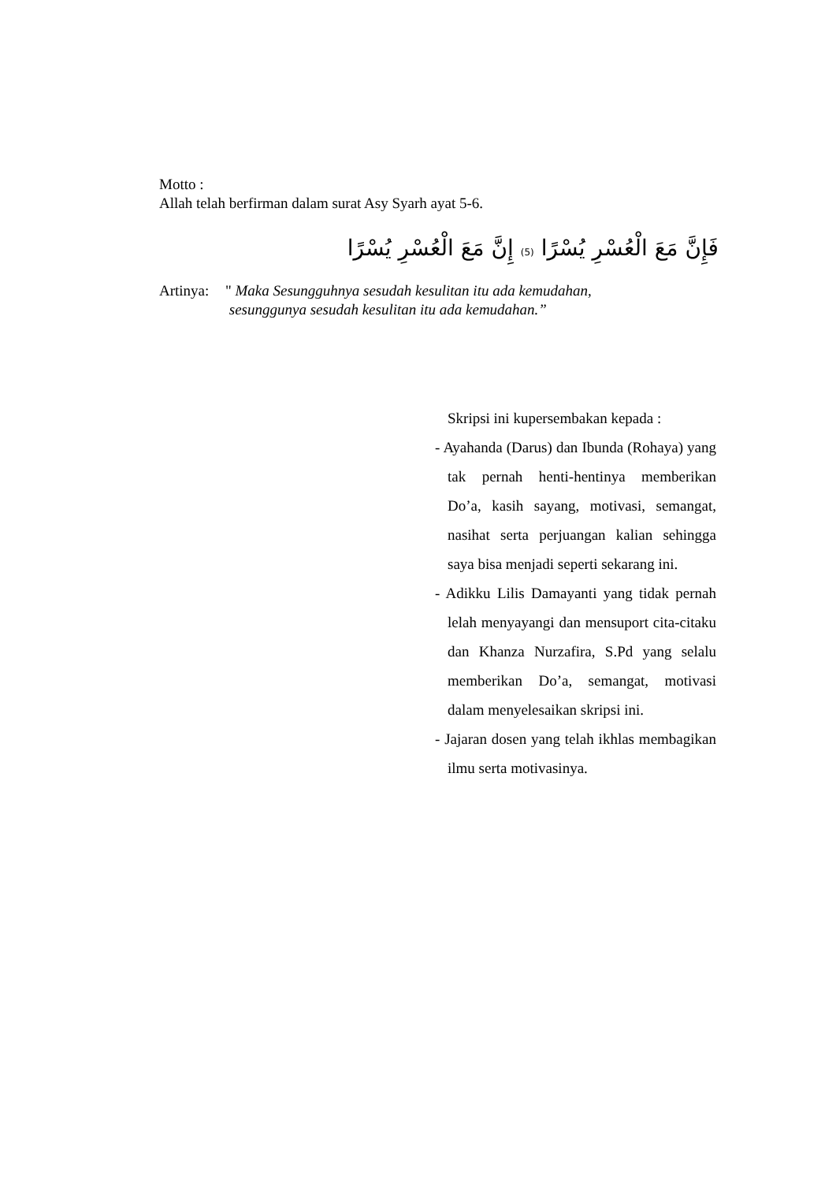Motto :
Allah telah berfirman dalam surat Asy Syarh ayat 5-6.
فَإِنَّ مَعَ الْعُسْرِ يُسْرًا (5) إِنَّ مَعَ الْعُسْرِ يُسْرًا
Artinya: " Maka Sesungguhnya sesudah kesulitan itu ada kemudahan,
sesunggunya sesudah kesulitan itu ada kemudahan.”
Skripsi ini kupersembakan kepada :
- Ayahanda (Darus) dan Ibunda (Rohaya) yang tak pernah henti-hentinya memberikan Do’a, kasih sayang, motivasi, semangat, nasihat serta perjuangan kalian sehingga saya bisa menjadi seperti sekarang ini.
- Adikku Lilis Damayanti yang tidak pernah lelah menyayangi dan mensuport cita-citaku dan Khanza Nurzafira, S.Pd yang selalu memberikan Do’a, semangat, motivasi dalam menyelesaikan skripsi ini.
- Jajaran dosen yang telah ikhlas membagikan ilmu serta motivasinya.